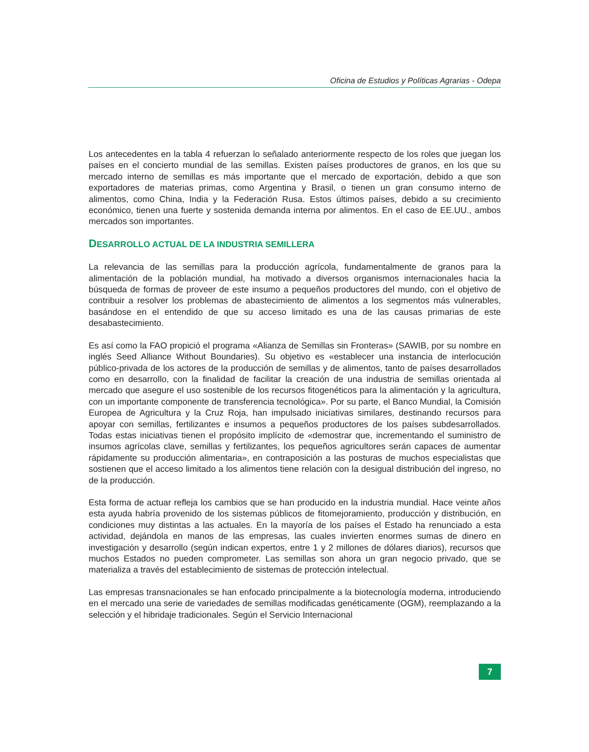Oficina de Estudios y Políticas Agrarias - Odepa
Los antecedentes en la tabla 4 refuerzan lo señalado anteriormente respecto de los roles que juegan los países en el concierto mundial de las semillas. Existen países productores de granos, en los que su mercado interno de semillas es más importante que el mercado de exportación, debido a que son exportadores de materias primas, como Argentina y Brasil, o tienen un gran consumo interno de alimentos, como China, India y la Federación Rusa. Estos últimos países, debido a su crecimiento económico, tienen una fuerte y sostenida demanda interna por alimentos. En el caso de EE.UU., ambos mercados son importantes.
DESARROLLO ACTUAL DE LA INDUSTRIA SEMILLERA
La relevancia de las semillas para la producción agrícola, fundamentalmente de granos para la alimentación de la población mundial, ha motivado a diversos organismos internacionales hacia la búsqueda de formas de proveer de este insumo a pequeños productores del mundo, con el objetivo de contribuir a resolver los problemas de abastecimiento de alimentos a los segmentos más vulnerables, basándose en el entendido de que su acceso limitado es una de las causas primarias de este desabastecimiento.
Es así como la FAO propició el programa «Alianza de Semillas sin Fronteras» (SAWIB, por su nombre en inglés Seed Alliance Without Boundaries). Su objetivo es «establecer una instancia de interlocución público-privada de los actores de la producción de semillas y de alimentos, tanto de países desarrollados como en desarrollo, con la finalidad de facilitar la creación de una industria de semillas orientada al mercado que asegure el uso sostenible de los recursos fitogenéticos para la alimentación y la agricultura, con un importante componente de transferencia tecnológica». Por su parte, el Banco Mundial, la Comisión Europea de Agricultura y la Cruz Roja, han impulsado iniciativas similares, destinando recursos para apoyar con semillas, fertilizantes e insumos a pequeños productores de los países subdesarrollados. Todas estas iniciativas tienen el propósito implícito de «demostrar que, incrementando el suministro de insumos agrícolas clave, semillas y fertilizantes, los pequeños agricultores serán capaces de aumentar rápidamente su producción alimentaria», en contraposición a las posturas de muchos especialistas que sostienen que el acceso limitado a los alimentos tiene relación con la desigual distribución del ingreso, no de la producción.
Esta forma de actuar refleja los cambios que se han producido en la industria mundial. Hace veinte años esta ayuda habría provenido de los sistemas públicos de fitomejoramiento, producción y distribución, en condiciones muy distintas a las actuales. En la mayoría de los países el Estado ha renunciado a esta actividad, dejándola en manos de las empresas, las cuales invierten enormes sumas de dinero en investigación y desarrollo (según indican expertos, entre 1 y 2 millones de dólares diarios), recursos que muchos Estados no pueden comprometer. Las semillas son ahora un gran negocio privado, que se materializa a través del establecimiento de sistemas de protección intelectual.
Las empresas transnacionales se han enfocado principalmente a la biotecnología moderna, introduciendo en el mercado una serie de variedades de semillas modificadas genéticamente (OGM), reemplazando a la selección y el hibridaje tradicionales. Según el Servicio Internacional
7